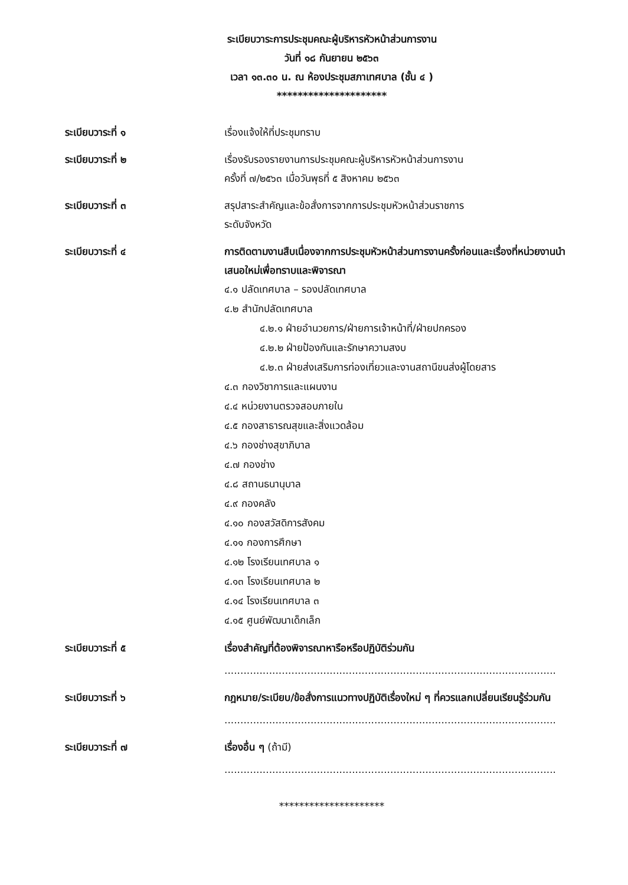ระเบียบวาระการประชุมคณะผู้บริหารหัวหน้าส่วนการงาน
วันที่ ๑๘ กันยายน ๒๕๖๓
เวลา ๑๓.๓๐ น. ณ ห้องประชุมสภาเทศบาล (ชั้น ๔ )
*********************
ระเบียบวาระที่ ๑ เรื่องแจ้งให้ที่ประชุมทราบ
ระเบียบวาระที่ ๒ เรื่องรับรองรายงานการประชุมคณะผู้บริหารหัวหน้าส่วนการงาน
ครั้งที่ ๗/๒๕๖๓ เมื่อวันพุธที่ ๕ สิงหาคม ๒๕๖๓
ระเบียบวาระที่ ๓ สรุปสาระสำคัญและข้อสั่งการจากการประชุมหัวหน้าส่วนราชการ
ระดับจังหวัด
ระเบียบวาระที่ ๔ การติดตามงานสืบเนื่องจากการประชุมหัวหน้าส่วนการงานครั้งก่อนและเรื่องที่หน่วยงานนำเสนอใหม่เพื่อทราบและพิจารณา
๔.๑ ปลัดเทศบาล – รองปลัดเทศบาล
๔.๒ สำนักปลัดเทศบาล
๔.๒.๑ ฝ่ายอำนวยการ/ฝ่ายการเจ้าหน้าที่/ฝ่ายปกครอง
๔.๒.๒ ฝ่ายป้องกันและรักษาความสงบ
๔.๒.๓ ฝ่ายส่งเสริมการท่องเที่ยวและงานสถานีขนส่งผู้โดยสาร
๔.๓ กองวิชาการและแผนงาน
๔.๔ หน่วยงานตรวจสอบภายใน
๔.๕ กองสาธารณสุขและสิ่งแวดล้อม
๔.๖ กองช่างสุขาภิบาล
๔.๗ กองช่าง
๔.๘ สถานธนานุบาล
๔.๙ กองคลัง
๔.๑๐ กองสวัสดิการสังคม
๔.๑๑ กองการศึกษา
๔.๑๒ โรงเรียนเทศบาล ๑
๔.๑๓ โรงเรียนเทศบาล ๒
๔.๑๔ โรงเรียนเทศบาล ๓
๔.๑๕ ศูนย์พัฒนาเด็กเล็ก
ระเบียบวาระที่ ๕ เรื่องสำคัญที่ต้องพิจารณาหารือหรือปฏิบัติร่วมกัน
........................................................................................................
ระเบียบวาระที่ ๖ กฎหมาย/ระเบียบ/ข้อสั่งการแนวทางปฏิบัติเรื่องใหม่ ๆ ที่ควรแลกเปลี่ยนเรียนรู้ร่วมกัน
........................................................................................................
ระเบียบวาระที่ ๗ เรื่องอื่น ๆ (ถ้ามี)
........................................................................................................
*********************